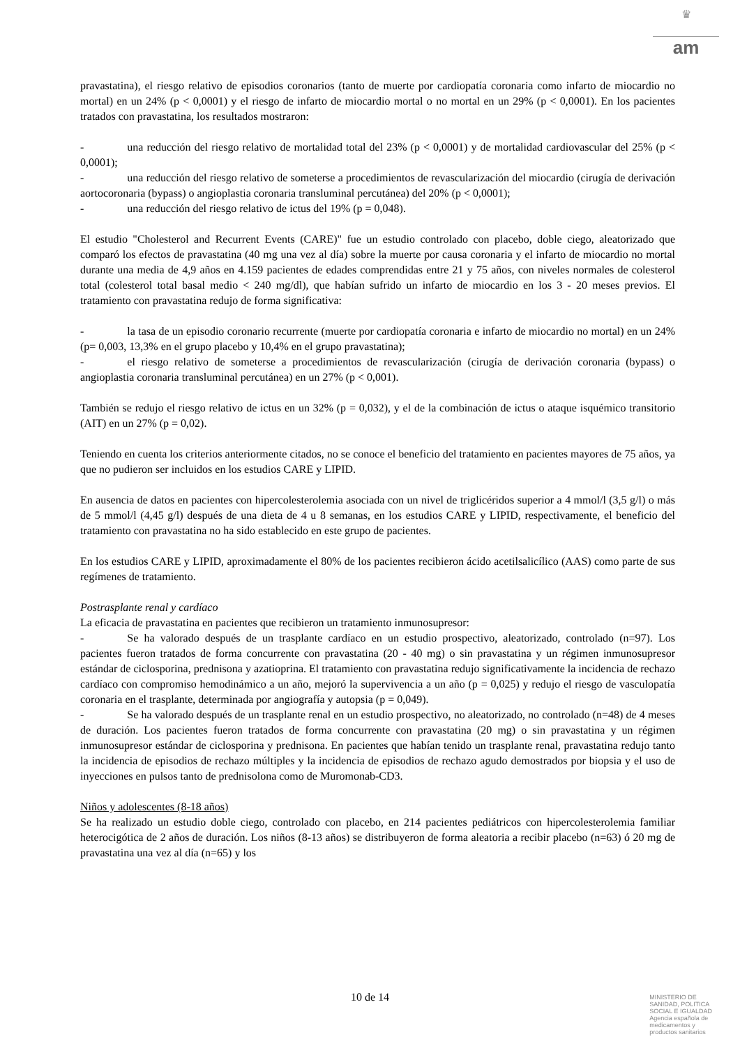♛
am
pravastatina), el riesgo relativo de episodios coronarios (tanto de muerte por cardiopatía coronaria como infarto de miocardio no mortal) en un 24% (p < 0,0001) y el riesgo de infarto de miocardio mortal o no mortal en un 29% (p < 0,0001). En los pacientes tratados con pravastatina, los resultados mostraron:
- una reducción del riesgo relativo de mortalidad total del 23% (p < 0,0001) y de mortalidad cardiovascular del 25% (p < 0,0001);
- una reducción del riesgo relativo de someterse a procedimientos de revascularización del miocardio (cirugía de derivación aortocoronaria (bypass) o angioplastia coronaria transluminal percutánea) del 20% (p < 0,0001);
- una reducción del riesgo relativo de ictus del 19% (p = 0,048).
El estudio "Cholesterol and Recurrent Events (CARE)" fue un estudio controlado con placebo, doble ciego, aleatorizado que comparó los efectos de pravastatina (40 mg una vez al día) sobre la muerte por causa coronaria y el infarto de miocardio no mortal durante una media de 4,9 años en 4.159 pacientes de edades comprendidas entre 21 y 75 años, con niveles normales de colesterol total (colesterol total basal medio < 240 mg/dl), que habían sufrido un infarto de miocardio en los 3 - 20 meses previos. El tratamiento con pravastatina redujo de forma significativa:
- la tasa de un episodio coronario recurrente (muerte por cardiopatía coronaria e infarto de miocardio no mortal) en un 24% (p= 0,003, 13,3% en el grupo placebo y 10,4% en el grupo pravastatina);
- el riesgo relativo de someterse a procedimientos de revascularización (cirugía de derivación coronaria (bypass) o angioplastia coronaria transluminal percutánea) en un 27% (p < 0,001).
También se redujo el riesgo relativo de ictus en un 32% (p = 0,032), y el de la combinación de ictus o ataque isquémico transitorio (AIT) en un 27% (p = 0,02).
Teniendo en cuenta los criterios anteriormente citados, no se conoce el beneficio del tratamiento en pacientes mayores de 75 años, ya que no pudieron ser incluidos en los estudios CARE y LIPID.
En ausencia de datos en pacientes con hipercolesterolemia asociada con un nivel de triglicéridos superior a 4 mmol/l (3,5 g/l) o más de 5 mmol/l (4,45 g/l) después de una dieta de 4 u 8 semanas, en los estudios CARE y LIPID, respectivamente, el beneficio del tratamiento con pravastatina no ha sido establecido en este grupo de pacientes.
En los estudios CARE y LIPID, aproximadamente el 80% de los pacientes recibieron ácido acetilsalicílico (AAS) como parte de sus regímenes de tratamiento.
Postrasplante renal y cardíaco
La eficacia de pravastatina en pacientes que recibieron un tratamiento inmunosupresor:
- Se ha valorado después de un trasplante cardíaco en un estudio prospectivo, aleatorizado, controlado (n=97). Los pacientes fueron tratados de forma concurrente con pravastatina (20 - 40 mg) o sin pravastatina y un régimen inmunosupresor estándar de ciclosporina, prednisona y azatioprina. El tratamiento con pravastatina redujo significativamente la incidencia de rechazo cardíaco con compromiso hemodinámico a un año, mejoró la supervivencia a un año (p = 0,025) y redujo el riesgo de vasculopatía coronaria en el trasplante, determinada por angiografía y autopsia (p = 0,049).
- Se ha valorado después de un trasplante renal en un estudio prospectivo, no aleatorizado, no controlado (n=48) de 4 meses de duración. Los pacientes fueron tratados de forma concurrente con pravastatina (20 mg) o sin pravastatina y un régimen inmunosupresor estándar de ciclosporina y prednisona. En pacientes que habían tenido un trasplante renal, pravastatina redujo tanto la incidencia de episodios de rechazo múltiples y la incidencia de episodios de rechazo agudo demostrados por biopsia y el uso de inyecciones en pulsos tanto de prednisolona como de Muromonab-CD3.
Niños y adolescentes (8-18 años)
Se ha realizado un estudio doble ciego, controlado con placebo, en 214 pacientes pediátricos con hipercolesterolemia familiar heterocigótica de 2 años de duración. Los niños (8-13 años) se distribuyeron de forma aleatoria a recibir placebo (n=63) ó 20 mg de pravastatina una vez al día (n=65) y los
10 de 14
MINISTERIO DE
SANIDAD, POLITICA
SOCIAL E IGUALDAD
Agencia española de
medicamentos y
productos sanitarios